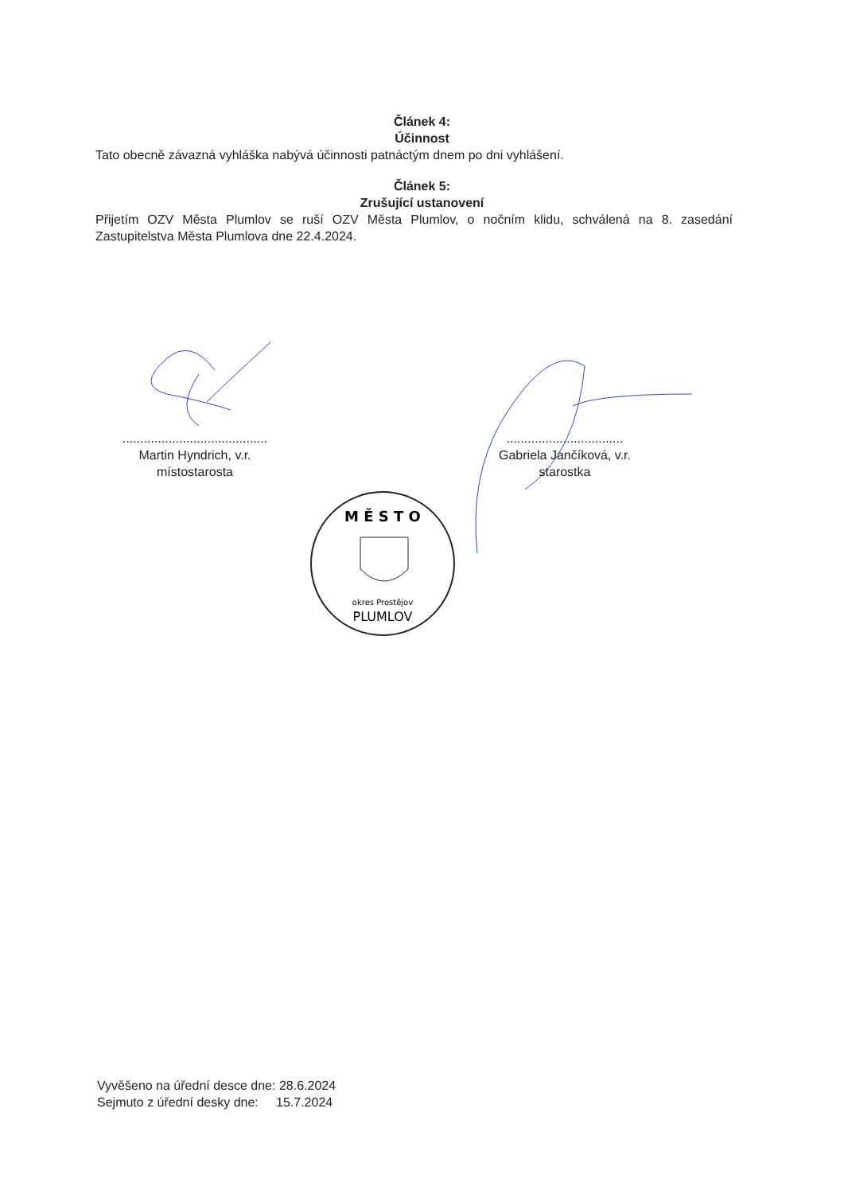Článek 4:
Účinnost
Tato obecně závazná vyhláška nabývá účinnosti patnáctým dnem po dni vyhlášení.
Článek 5:
Zrušující ustanovení
Přijetím OZV Města Plumlov se ruší OZV Města Plumlov, o nočním klidu, schválená na 8. zasedání Zastupitelstva Města Plumlova dne 22.4.2024.
.........................................
Martin Hyndrich, v.r.
místostarosta
.................................
Gabriela Jančíková, v.r.
starostka
M Ě S T O
okres Prostějov
PLUMLOV
Vyvěšeno na úřední desce dne: 28.6.2024
Sejmuto z úřední desky dne: 15.7.2024